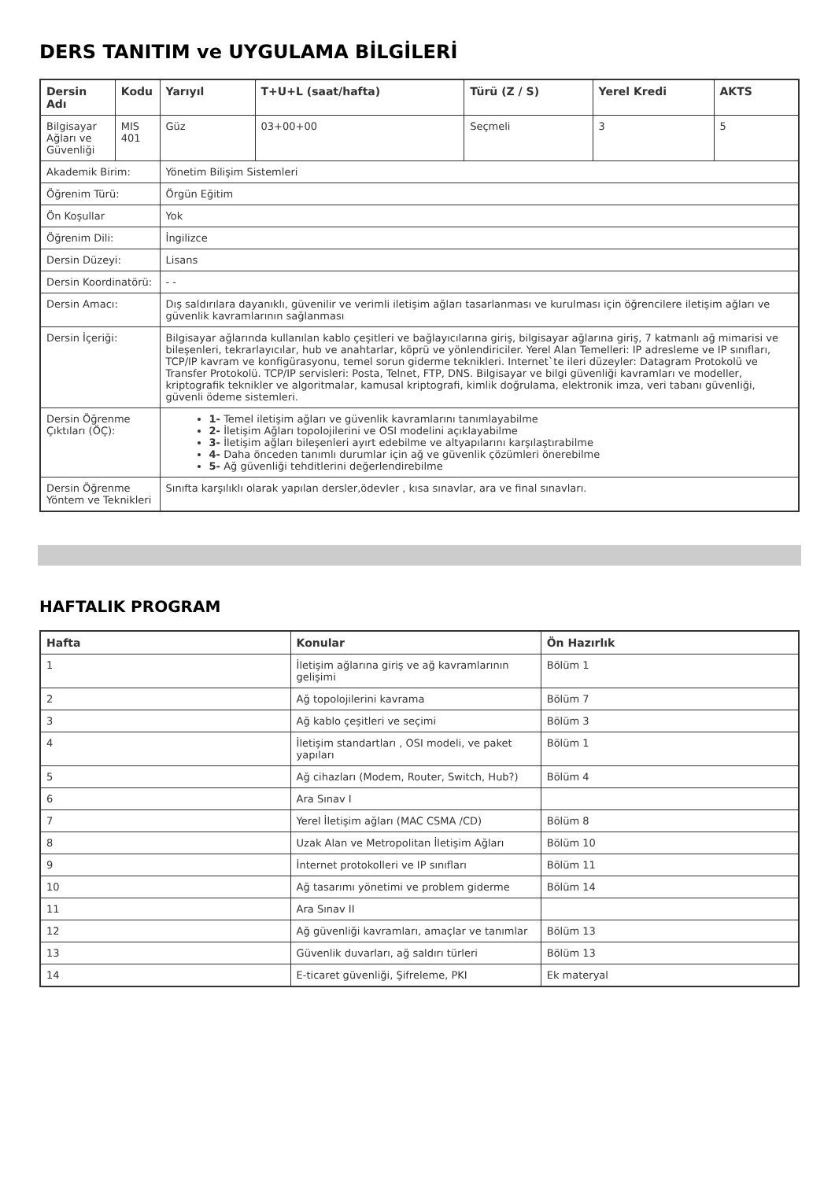DERS TANITIM ve UYGULAMA BİLGİLERİ
| Dersin Adı | Kodu | Yarıyıl | T+U+L (saat/hafta) | Türü (Z / S) | Yerel Kredi | AKTS |
| --- | --- | --- | --- | --- | --- | --- |
| Bilgisayar Ağları ve Güvenliği | MIS 401 | Güz | 03+00+00 | Seçmeli | 3 | 5 |
| Akademik Birim: | | Yönetim Bilişim Sistemleri | | | | |
| Öğrenim Türü: | | Örgün Eğitim | | | | |
| Ön Koşullar | | Yok | | | | |
| Öğrenim Dili: | | İngilizce | | | | |
| Dersin Düzeyi: | | Lisans | | | | |
| Dersin Koordinatörü: | | - - | | | | |
| Dersin Amacı: | | Dış saldırılara dayanıklı, güvenilir ve verimli iletişim ağları tasarlanması ve kurulması için öğrencilere iletişim ağları ve güvenlik kavramlarının sağlanması | | | | |
| Dersin İçeriği: | | Bilgisayar ağlarında kullanılan kablo çeşitleri ve bağlayıcılarına giriş, bilgisayar ağlarına giriş, 7 katmanlı ağ mimarisi ve bileşenleri, tekrarlayıcılar, hub ve anahtarlar, köprü ve yönlendiriciler. Yerel Alan Temelleri: IP adresleme ve IP sınıfları, TCP/IP kavram ve konfigürasyonu, temel sorun giderme teknikleri. Internet`te ileri düzeyler: Datagram Protokolü ve Transfer Protokolü. TCP/IP servisleri: Posta, Telnet, FTP, DNS. Bilgisayar ve bilgi güvenliği kavramları ve modeller, kriptografik teknikler ve algoritmalar, kamusal kriptografi, kimlik doğrulama, elektronik imza, veri tabanı güvenliği, güvenli ödeme sistemleri. | | | | |
| Dersin Öğrenme Çıktıları (ÖÇ): | | 1- Temel iletişim ağları ve güvenlik kavramlarını tanımlayabilme 2- İletişim Ağları topolojilerini ve OSI modelini açıklayabilme 3- İletişim ağları bileşenleri ayırt edebilme ve altyapılarını karşılaştırabilme 4- Daha önceden tanımlı durumlar için ağ ve güvenlik çözümleri önerebilme 5- Ağ güvenliği tehditlerini değerlendirebilme | | | | |
| Dersin Öğrenme Yöntem ve Teknikleri | | Sınıfta karşılıklı olarak yapılan dersler,ödevler , kısa sınavlar, ara ve final sınavları. | | | | |
HAFTALIK PROGRAM
| Hafta | Konular | Ön Hazırlık |
| --- | --- | --- |
| 1 | İletişim ağlarına giriş ve ağ kavramlarının gelişimi | Bölüm 1 |
| 2 | Ağ topolojilerini kavrama | Bölüm 7 |
| 3 | Ağ kablo çeşitleri ve seçimi | Bölüm 3 |
| 4 | İletişim standartları , OSI modeli, ve paket yapıları | Bölüm 1 |
| 5 | Ağ cihazları (Modem, Router, Switch, Hub?) | Bölüm 4 |
| 6 | Ara Sınav I | |
| 7 | Yerel İletişim ağları (MAC CSMA /CD) | Bölüm 8 |
| 8 | Uzak Alan ve Metropolitan İletişim Ağları | Bölüm 10 |
| 9 | İnternet protokolleri ve IP sınıfları | Bölüm 11 |
| 10 | Ağ tasarımı yönetimi ve problem giderme | Bölüm 14 |
| 11 | Ara Sınav II | |
| 12 | Ağ güvenliği kavramları, amaçlar ve tanımlar | Bölüm 13 |
| 13 | Güvenlik duvarları, ağ saldırı türleri | Bölüm 13 |
| 14 | E-ticaret güvenliği, Şifreleme, PKI | Ek materyal |